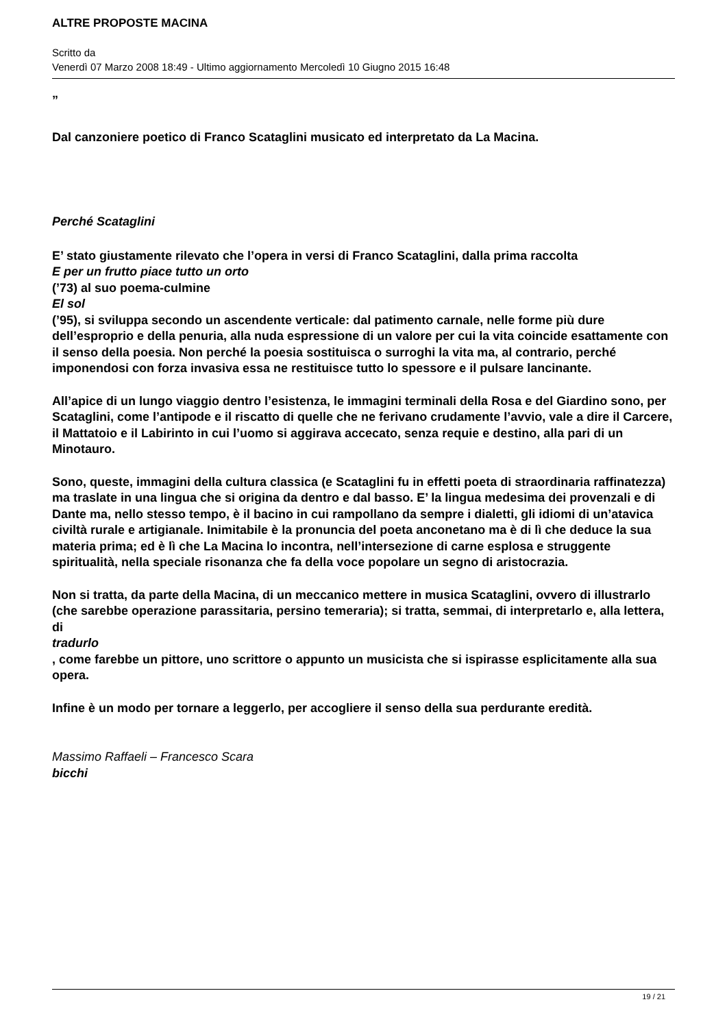ALTRE PROPOSTE MACINA
Scritto da
Venerdì 07 Marzo 2008 18:49 - Ultimo aggiornamento Mercoledì 10 Giugno 2015 16:48
„
Dal canzoniere poetico di Franco Scataglini musicato ed interpretato da La Macina.
Perché Scataglini
E’ stato giustamente rilevato che l’opera in versi di Franco Scataglini, dalla prima raccolta
E per un frutto piace tutto un orto
(’73) al suo poema-culmine
El sol
(’95), si sviluppa secondo un ascendente verticale: dal patimento carnale, nelle forme più dure dell’esproprio e della penuria, alla nuda espressione di un valore per cui la vita coincide esattamente con il senso della poesia. Non perché la poesia sostituisca o surroghi la vita ma, al contrario, perché imponendosi con forza invasiva essa ne restituisce tutto lo spessore e il pulsare lancinante.
All’apice di un lungo viaggio dentro l’esistenza, le immagini terminali della Rosa e del Giardino sono, per Scataglini, come l’antipode e il riscatto di quelle che ne ferivano crudamente l’avvio, vale a dire il Carcere, il Mattatoio e il Labirinto in cui l’uomo si aggirava accecato, senza requie e destino, alla pari di un Minotauro.
Sono, queste, immagini della cultura classica (e Scataglini fu in effetti poeta di straordinaria raffinatezza) ma traslate in una lingua che si origina da dentro e dal basso. E’ la lingua medesima dei provenzali e di Dante ma, nello stesso tempo, è il bacino in cui rampollano da sempre i dialetti, gli idiomi di un’atavica civiltà rurale e artigianale. Inimitabile è la pronuncia del poeta anconetano ma è di lì che deduce la sua materia prima; ed è lì che La Macina lo incontra, nell’intersezione di carne esplosa e struggente spiritualità, nella speciale risonanza che fa della voce popolare un segno di aristocrazia.
Non si tratta, da parte della Macina, di un meccanico mettere in musica Scataglini, ovvero di illustrarlo (che sarebbe operazione parassitaria, persino temeraria); si tratta, semmai, di interpretarlo e, alla lettera, di
tradurlo
, come farebbe un pittore, uno scrittore o appunto un musicista che si ispirasse esplicitamente alla sua opera.
Infine è un modo per tornare a leggerlo, per accogliere il senso della sua perdurante eredità.
Massimo Raffaeli – Francesco Scara
bicchi
19 / 21